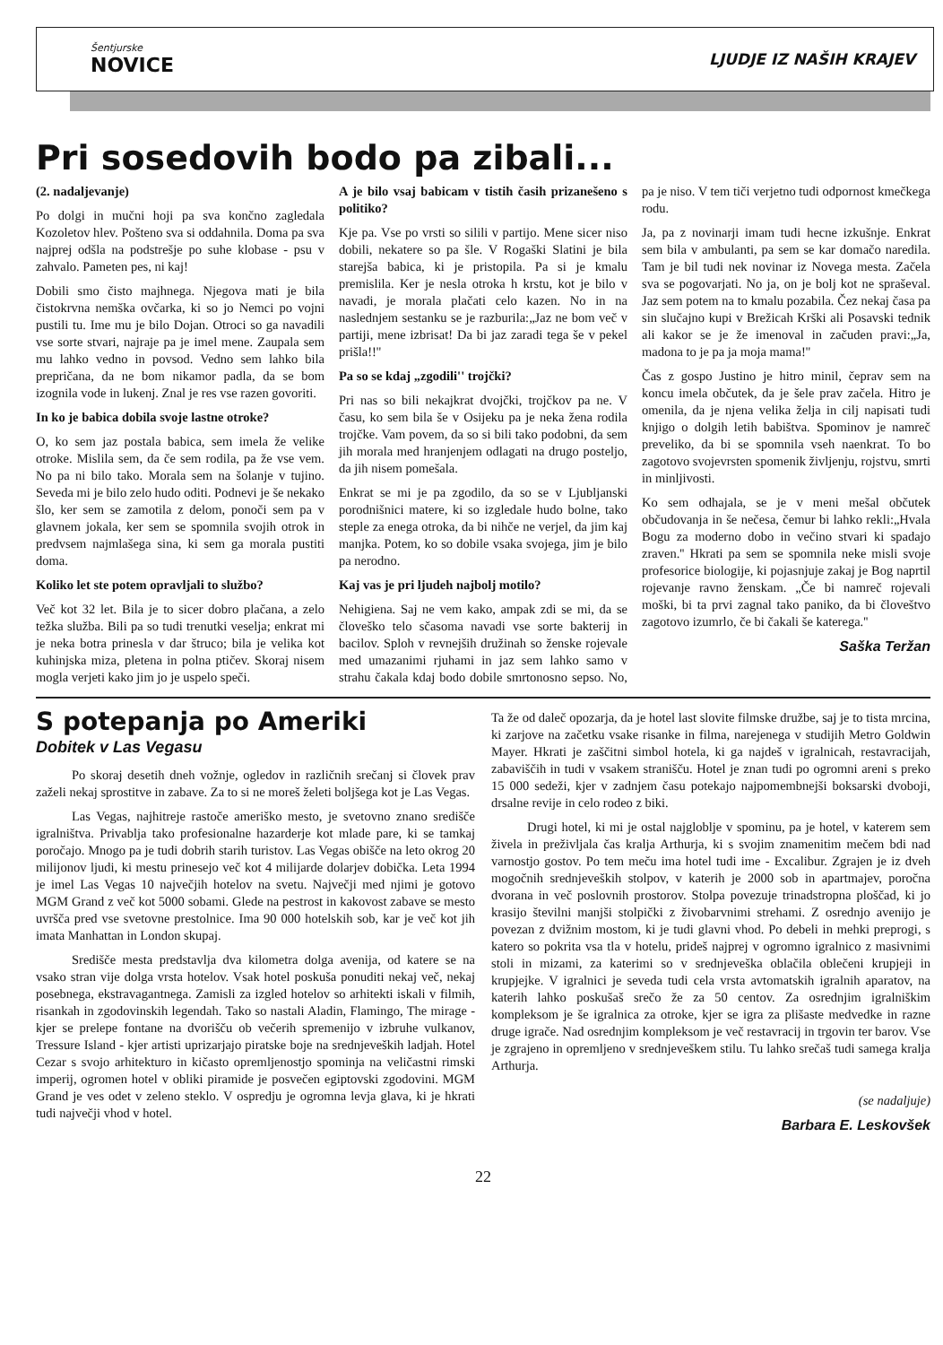Šentjurske
NOVICE
LJUDJE IZ NAŠIH KRAJEV
Pri sosedovih bodo pa zibali...
(2. nadaljevanje)
Po dolgi in mučni hoji pa sva končno zagledala Kozoletov hlev. Pošteno sva si oddahnila. Doma pa sva najprej odšla na podstrešje po suhe klobase - psu v zahvalo. Pameten pes, ni kaj!
Dobili smo čisto majhnega. Njegova mati je bila čistokrvna nemška ovčarka, ki so jo Nemci po vojni pustili tu. Ime mu je bilo Dojan. Otroci so ga navadili vse sorte stvari, najraje pa je imel mene. Zaupala sem mu lahko vedno in povsod. Vedno sem lahko bila prepričana, da ne bom nikamor padla, da se bom izognila vode in lukenj. Znal je res vse razen govoriti.
In ko je babica dobila svoje lastne otroke?
O, ko sem jaz postala babica, sem imela že velike otroke. Mislila sem, da če sem rodila, pa že vse vem. No pa ni bilo tako. Morala sem na šolanje v tujino. Seveda mi je bilo zelo hudo oditi. Podnevi je še nekako šlo, ker sem se zamotila z delom, ponoči sem pa v glavnem jokala, ker sem se spomnila svojih otrok in predvsem najmlašega sina, ki sem ga morala pustiti doma.
Koliko let ste potem opravljali to službo?
Več kot 32 let. Bila je to sicer dobro plačana, a zelo težka služba. Bili pa so tudi trenutki veselja; enkrat mi je neka botra prinesla v dar štruco; bila je velika kot kuhinjska miza, pletena in polna ptičev. Skoraj nisem mogla verjeti kako jim jo je uspelo speči.
A je bilo vsaj babicam v tistih časih prizanešeno s politiko?
Kje pa. Vse po vrsti so silili v partijo. Mene sicer niso dobili, nekatere so pa šle. V Rogaški Slatini je bila starejša babica, ki je pristopila. Pa si je kmalu premislila. Ker je nesla otroka h krstu, kot je bilo v navadi, je morala plačati celo kazen. No in na naslednjem sestanku se je razburila:„Jaz ne bom več v partiji, mene izbrisat! Da bi jaz zaradi tega še v pekel prišla!!''
Pa so se kdaj „zgodili'' trojčki?
Pri nas so bili nekajkrat dvojčki, trojčkov pa ne. V času, ko sem bila še v Osijeku pa je neka žena rodila trojčke. Vam povem, da so si bili tako podobni, da sem jih morala med hranjenjem odlagati na drugo posteljo, da jih nisem pomešala.
Enkrat se mi je pa zgodilo, da so se v Ljubljanski porodnišnici matere, ki so izgledale hudo bolne, tako steple za enega otroka, da bi nihče ne verjel, da jim kaj manjka. Potem, ko so dobile vsaka svojega, jim je bilo pa nerodno.
Kaj vas je pri ljudeh najbolj motilo?
Nehigiena. Saj ne vem kako, ampak zdi se mi, da se človeško telo sčasoma navadi vse sorte bakterij in bacilov. Sploh v revnejših družinah so ženske rojevale med umazanimi rjuhami in jaz sem lahko samo v strahu čakala kdaj bodo dobile smrtonosno sepso. No, pa je niso. V tem tiči verjetno tudi odpornost kmečkega rodu.
Ja, pa z novinarji imam tudi hecne izkušnje. Enkrat sem bila v ambulanti, pa sem se kar domačo naredila. Tam je bil tudi nek novinar iz Novega mesta. Začela sva se pogovarjati. No ja, on je bolj kot ne spraševal. Jaz sem potem na to kmalu pozabila. Čez nekaj časa pa sin slučajno kupi v Brežicah Krški ali Posavski tednik ali kakor se je že imenoval in začuden pravi:„Ja, madona to je pa ja moja mama!''
Čas z gospo Justino je hitro minil, čeprav sem na koncu imela občutek, da je šele prav začela. Hitro je omenila, da je njena velika želja in cilj napisati tudi knjigo o dolgih letih babištva. Spominov je namreč preveliko, da bi se spomnila vseh naenkrat. To bo zagotovo svojevrsten spomenik življenju, rojstvu, smrti in minljivosti.
Ko sem odhajala, se je v meni mešal občutek občudovanja in še nečesa, čemur bi lahko rekli:„Hvala Bogu za moderno dobo in večino stvari ki spadajo zraven.'' Hkrati pa sem se spomnila neke misli svoje profesorice biologije, ki pojasnjuje zakaj je Bog naprtil rojevanje ravno ženskam. „Če bi namreč rojevali moški, bi ta prvi zagnal tako paniko, da bi človeštvo zagotovo izumrlo, če bi čakali še katerega.''
Saška Teržan
S potepanja po Ameriki
Dobitek v Las Vegasu
Po skoraj desetih dneh vožnje, ogledov in različnih srečanj si človek prav zaželi nekaj sprostitve in zabave. Za to si ne moreš želeti boljšega kot je Las Vegas.
Las Vegas, najhitreje rastoče ameriško mesto, je svetovno znano središče igralništva. Privablja tako profesionalne hazarderje kot mlade pare, ki se tamkaj poročajo. Mnogo pa je tudi dobrih starih turistov. Las Vegas obišče na leto okrog 20 milijonov ljudi, ki mestu prinesejo več kot 4 milijarde dolarjev dobička. Leta 1994 je imel Las Vegas 10 največjih hotelov na svetu. Največji med njimi je gotovo MGM Grand z več kot 5000 sobami. Glede na pestrost in kakovost zabave se mesto uvršča pred vse svetovne prestolnice. Ima 90 000 hotelskih sob, kar je več kot jih imata Manhattan in London skupaj.
Središče mesta predstavlja dva kilometra dolga avenija, od katere se na vsako stran vije dolga vrsta hotelov. Vsak hotel poskuša ponuditi nekaj več, nekaj posebnega, ekstravagantnega. Zamisli za izgled hotelov so arhitekti iskali v filmih, risankah in zgodovinskih legendah. Tako so nastali Aladin, Flamingo, The mirage - kjer se prelepe fontane na dvorišču ob večerih spremenijo v izbruhe vulkanov, Tressure Island - kjer artisti uprizarjajo piratske boje na srednjeveških ladjah. Hotel Cezar s svojo arhitekturo in kičasto opremljenostjo spominja na veličastni rimski imperij, ogromen hotel v obliki piramide je posvečen egiptovski zgodovini. MGM Grand je ves odet v zeleno steklo. V ospredju je ogromna levja glava, ki je hkrati tudi največji vhod v hotel.
Ta že od daleč opozarja, da je hotel last slovite filmske družbe, saj je to tista mrcina, ki zarjove na začetku vsake risanke in filma, narejenega v studijih Metro Goldwin Mayer. Hkrati je zaščitni simbol hotela, ki ga najdeš v igralnicah, restavracijah, zabaviščih in tudi v vsakem stranišču. Hotel je znan tudi po ogromni areni s preko 15 000 sedeži, kjer v zadnjem času potekajo najpomembnejši boksarski dvoboji, drsalne revije in celo rodeo z biki.
Drugi hotel, ki mi je ostal najgloblje v spominu, pa je hotel, v katerem sem živela in preživljala čas kralja Arthurja, ki s svojim znamenitim mečem bdi nad varnostjo gostov. Po tem meču ima hotel tudi ime - Excalibur. Zgrajen je iz dveh mogočnih srednjeveških stolpov, v katerih je 2000 sob in apartmajev, poročna dvorana in več poslovnih prostorov. Stolpa povezuje trinadstropna ploščad, ki jo krasijo številni manjši stolpički z živobarvnimi strehami. Z osrednjo avenijo je povezan z dvižnim mostom, ki je tudi glavni vhod. Po debeli in mehki preprogi, s katero so pokrita vsa tla v hotelu, prideš najprej v ogromno igralnico z masivnimi stoli in mizami, za katerimi so v srednjeveška oblačila oblečeni krupjeji in krupjejke. V igralnici je seveda tudi cela vrsta avtomatskih igralnih aparatov, na katerih lahko poskušaš srečo že za 50 centov. Za osrednjim igralniškim kompleksom je še igralnica za otroke, kjer se igra za plišaste medvedke in razne druge igrače. Nad osrednjim kompleksom je več restavracij in trgovin ter barov. Vse je zgrajeno in opremljeno v srednjeveškem stilu. Tu lahko srečaš tudi samega kralja Arthurja.
(se nadaljuje)
Barbara E. Leskovšek
22